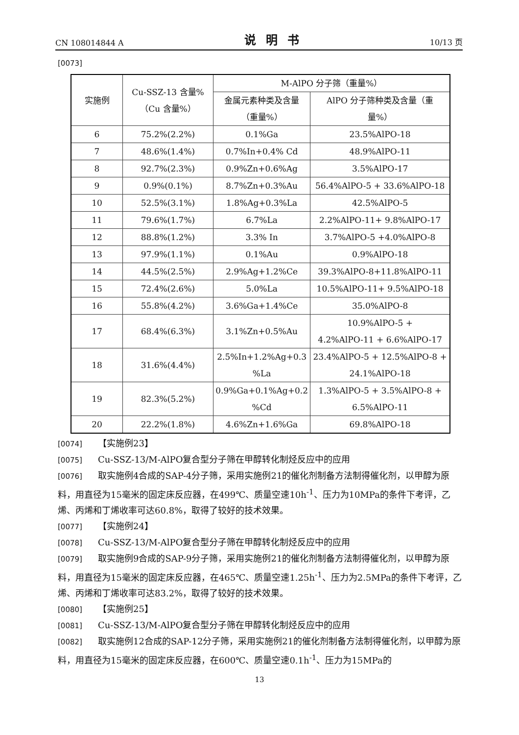CN 108014844 A 说明书 10/13 页
[0073]
| 实施例 | Cu-SSZ-13 含量% （Cu 含量%） | M-AlPO 分子筛（重量%） | |
| | | 金属元素种类及含量 （重量%） | AlPO 分子筛种类及含量（重 量%） |
| 6 | 75.2%(2.2%) | 0.1%Ga | 23.5%AlPO-18 |
| 7 | 48.6%(1.4%) | 0.7%In+0.4% Cd | 48.9%AlPO-11 |
| 8 | 92.7%(2.3%) | 0.9%Zn+0.6%Ag | 3.5%AlPO-17 |
| 9 | 0.9%(0.1%) | 8.7%Zn+0.3%Au | 56.4%AlPO-5 + 33.6%AlPO-18 |
| 10 | 52.5%(3.1%) | 1.8%Ag+0.3%La | 42.5%AlPO-5 |
| 11 | 79.6%(1.7%) | 6.7%La | 2.2%AlPO-11+ 9.8%AlPO-17 |
| 12 | 88.8%(1.2%) | 3.3% In | 3.7%AlPO-5 +4.0%AlPO-8 |
| 13 | 97.9%(1.1%) | 0.1%Au | 0.9%AlPO-18 |
| 14 | 44.5%(2.5%) | 2.9%Ag+1.2%Ce | 39.3%AlPO-8+11.8%AlPO-11 |
| 15 | 72.4%(2.6%) | 5.0%La | 10.5%AlPO-11+ 9.5%AlPO-18 |
| 16 | 55.8%(4.2%) | 3.6%Ga+1.4%Ce | 35.0%AlPO-8 |
| 17 | 68.4%(6.3%) | 3.1%Zn+0.5%Au | 10.9%AlPO-5 + 4.2%AlPO-11 + 6.6%AlPO-17 |
| 18 | 31.6%(4.4%) | 2.5%In+1.2%Ag+0.3 %La | 23.4%AlPO-5 + 12.5%AlPO-8 + 24.1%AlPO-18 |
| 19 | 82.3%(5.2%) | 0.9%Ga+0.1%Ag+0.2 %Cd | 1.3%AlPO-5 + 3.5%AlPO-8 + 6.5%AlPO-11 |
| 20 | 22.2%(1.8%) | 4.6%Zn+1.6%Ga | 69.8%AlPO-18 |
[0074] 【实施例23】
[0075] Cu-SSZ-13/M-AlPO复合型分子筛在甲醇转化制烃反应中的应用
[0076] 取实施例4合成的SAP-4分子筛，采用实施例21的催化剂制备方法制得催化剂，以甲醇为原料，用直径为15毫米的固定床反应器，在499℃、质量空速10h<sup>-1</sup>、压力为10MPa的条件下考评，乙烯、丙烯和丁烯收率可达60.8%，取得了较好的技术效果。
[0077] 【实施例24】
[0078] Cu-SSZ-13/M-AlPO复合型分子筛在甲醇转化制烃反应中的应用
[0079] 取实施例9合成的SAP-9分子筛，采用实施例21的催化剂制备方法制得催化剂，以甲醇为原料，用直径为15毫米的固定床反应器，在465℃、质量空速1.25h<sup>-1</sup>、压力为2.5MPa的条件下考评，乙烯、丙烯和丁烯收率可达83.2%，取得了较好的技术效果。
[0080] 【实施例25】
[0081] Cu-SSZ-13/M-AlPO复合型分子筛在甲醇转化制烃反应中的应用
[0082] 取实施例12合成的SAP-12分子筛，采用实施例21的催化剂制备方法制得催化剂，以甲醇为原料，用直径为15毫米的固定床反应器，在600℃、质量空速0.1h<sup>-1</sup>、压力为15MPa的
13